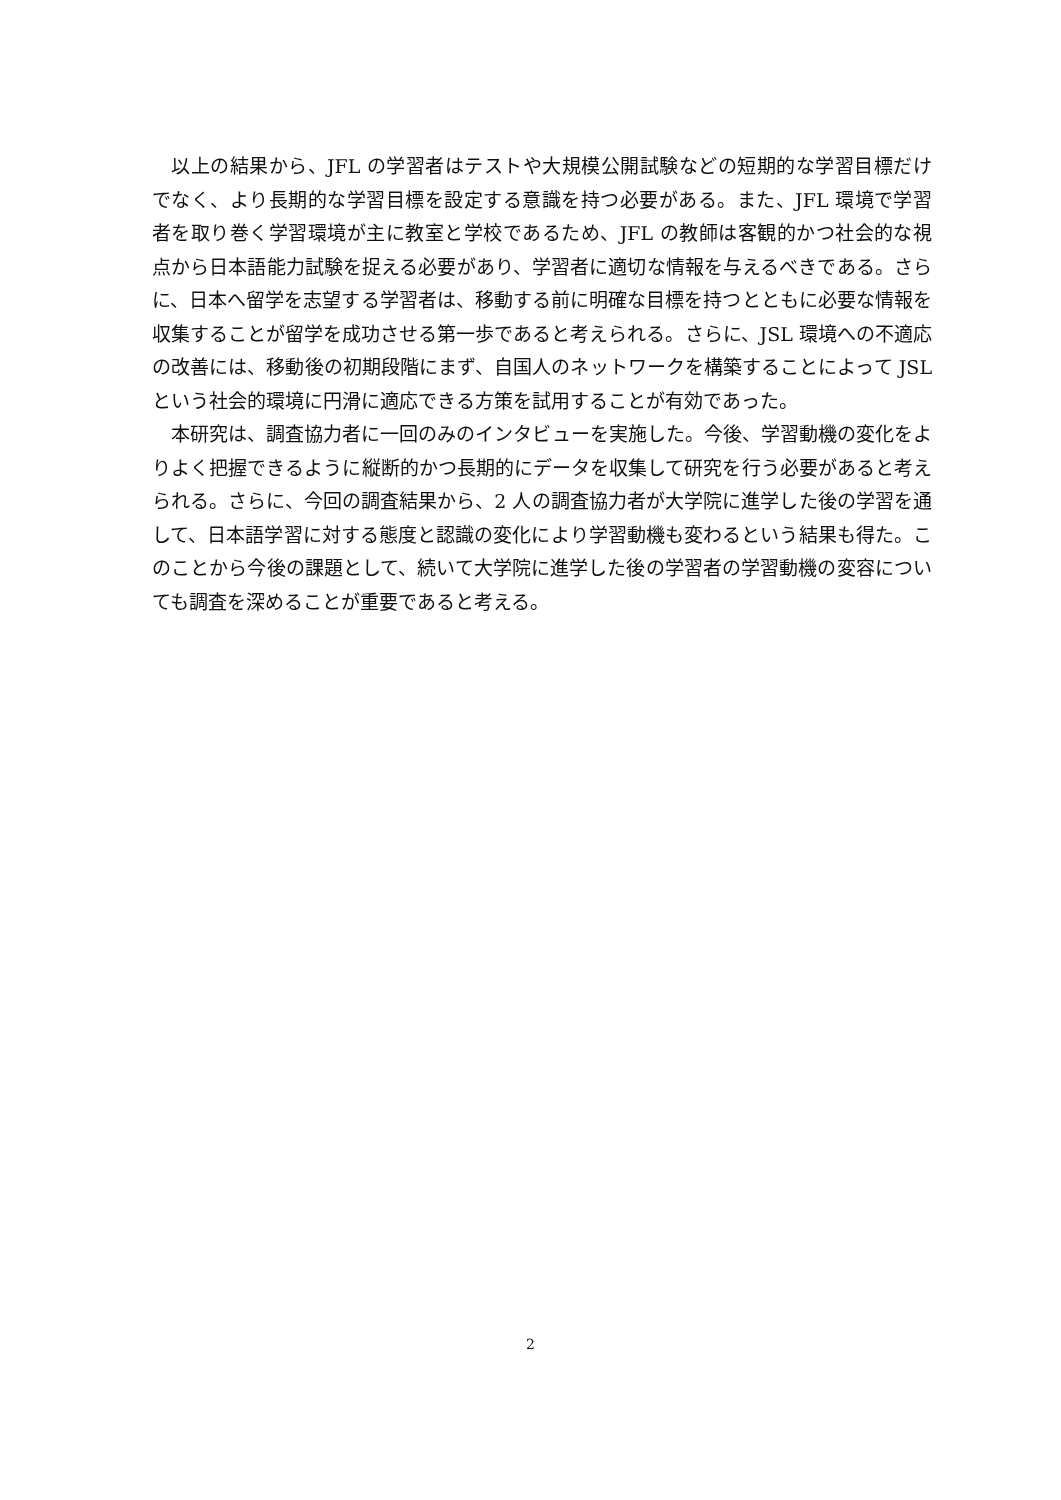以上の結果から、JFL の学習者はテストや大規模公開試験などの短期的な学習目標だけでなく、より長期的な学習目標を設定する意識を持つ必要がある。また、JFL 環境で学習者を取り巻く学習環境が主に教室と学校であるため、JFL の教師は客観的かつ社会的な視点から日本語能力試験を捉える必要があり、学習者に適切な情報を与えるべきである。さらに、日本へ留学を志望する学習者は、移動する前に明確な目標を持つとともに必要な情報を収集することが留学を成功させる第一歩であると考えられる。さらに、JSL 環境への不適応の改善には、移動後の初期段階にまず、自国人のネットワークを構築することによって JSL という社会的環境に円滑に適応できる方策を試用することが有効であった。
本研究は、調査協力者に一回のみのインタビューを実施した。今後、学習動機の変化をよりよく把握できるように縦断的かつ長期的にデータを収集して研究を行う必要があると考えられる。さらに、今回の調査結果から、2 人の調査協力者が大学院に進学した後の学習を通して、日本語学習に対する態度と認識の変化により学習動機も変わるという結果も得た。このことから今後の課題として、続いて大学院に進学した後の学習者の学習動機の変容についても調査を深めることが重要であると考える。
2